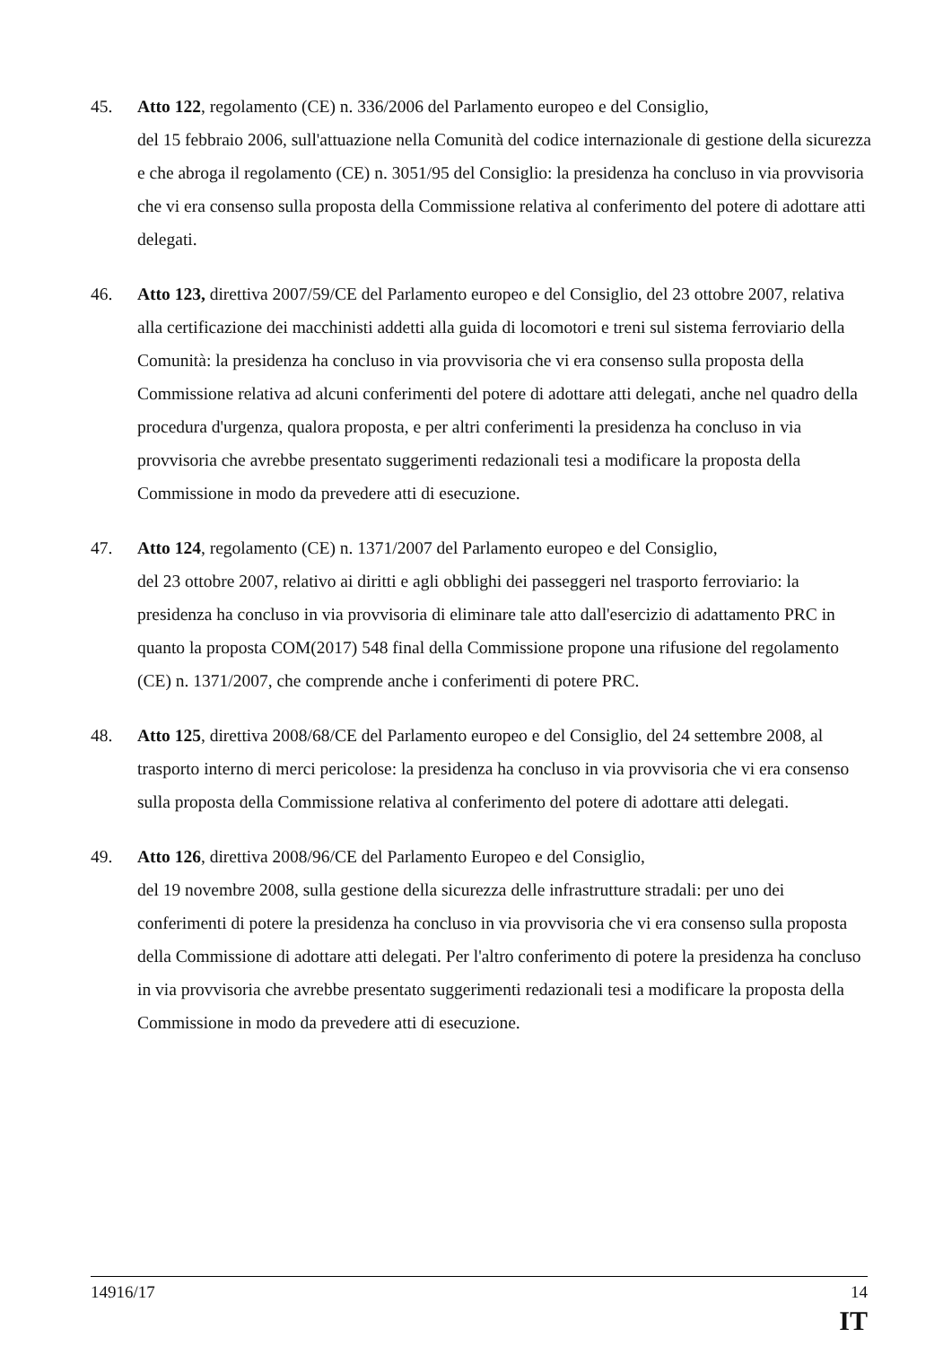45. Atto 122, regolamento (CE) n. 336/2006 del Parlamento europeo e del Consiglio,
del 15 febbraio 2006, sull'attuazione nella Comunità del codice internazionale di gestione della sicurezza e che abroga il regolamento (CE) n. 3051/95 del Consiglio: la presidenza ha concluso in via provvisoria che vi era consenso sulla proposta della Commissione relativa al conferimento del potere di adottare atti delegati.
46. Atto 123, direttiva 2007/59/CE del Parlamento europeo e del Consiglio, del 23 ottobre 2007, relativa alla certificazione dei macchinisti addetti alla guida di locomotori e treni sul sistema ferroviario della Comunità: la presidenza ha concluso in via provvisoria che vi era consenso sulla proposta della Commissione relativa ad alcuni conferimenti del potere di adottare atti delegati, anche nel quadro della procedura d'urgenza, qualora proposta, e per altri conferimenti la presidenza ha concluso in via provvisoria che avrebbe presentato suggerimenti redazionali tesi a modificare la proposta della Commissione in modo da prevedere atti di esecuzione.
47. Atto 124, regolamento (CE) n. 1371/2007 del Parlamento europeo e del Consiglio,
del 23 ottobre 2007, relativo ai diritti e agli obblighi dei passeggeri nel trasporto ferroviario: la presidenza ha concluso in via provvisoria di eliminare tale atto dall'esercizio di adattamento PRC in quanto la proposta COM(2017) 548 final della Commissione propone una rifusione del regolamento (CE) n. 1371/2007, che comprende anche i conferimenti di potere PRC.
48. Atto 125, direttiva 2008/68/CE del Parlamento europeo e del Consiglio, del 24 settembre 2008, al trasporto interno di merci pericolose: la presidenza ha concluso in via provvisoria che vi era consenso sulla proposta della Commissione relativa al conferimento del potere di adottare atti delegati.
49. Atto 126, direttiva 2008/96/CE del Parlamento Europeo e del Consiglio,
del 19 novembre 2008, sulla gestione della sicurezza delle infrastrutture stradali: per uno dei conferimenti di potere la presidenza ha concluso in via provvisoria che vi era consenso sulla proposta della Commissione di adottare atti delegati. Per l'altro conferimento di potere la presidenza ha concluso in via provvisoria che avrebbe presentato suggerimenti redazionali tesi a modificare la proposta della Commissione in modo da prevedere atti di esecuzione.
14916/17 14
IT